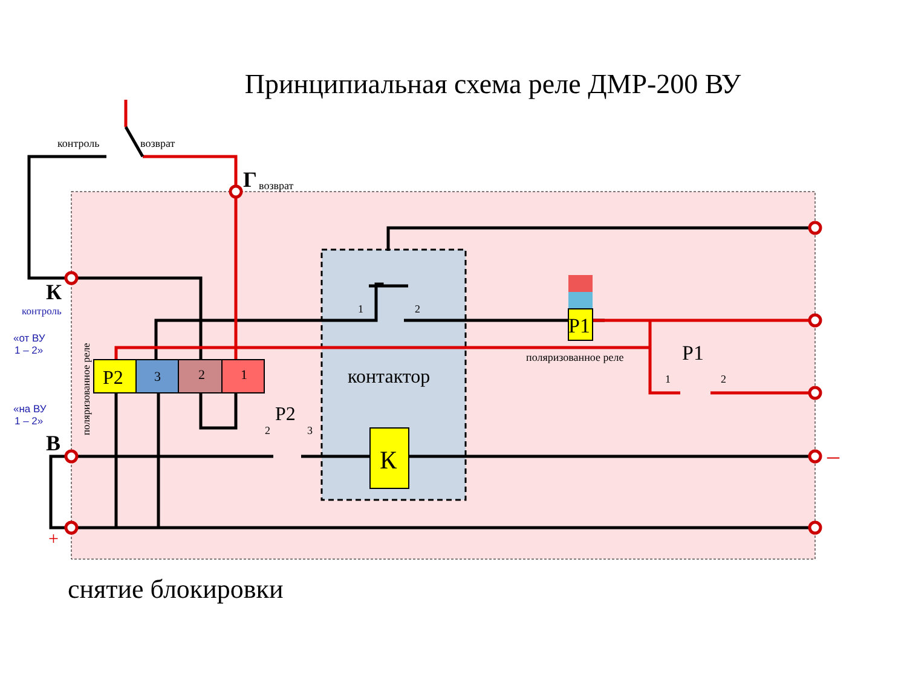Принципиальная схема реле ДМР-200 ВУ
контроль
возврат
возврат
поляризованное реле
1
2
2
3
1
2
Г
К
контроль
«от ВУ
1 – 2»
«на ВУ
1 – 2»
В
поляризованное реле
P2
3
2
1
P2
контактор
К
P1
P1
–
+
снятие блокировки